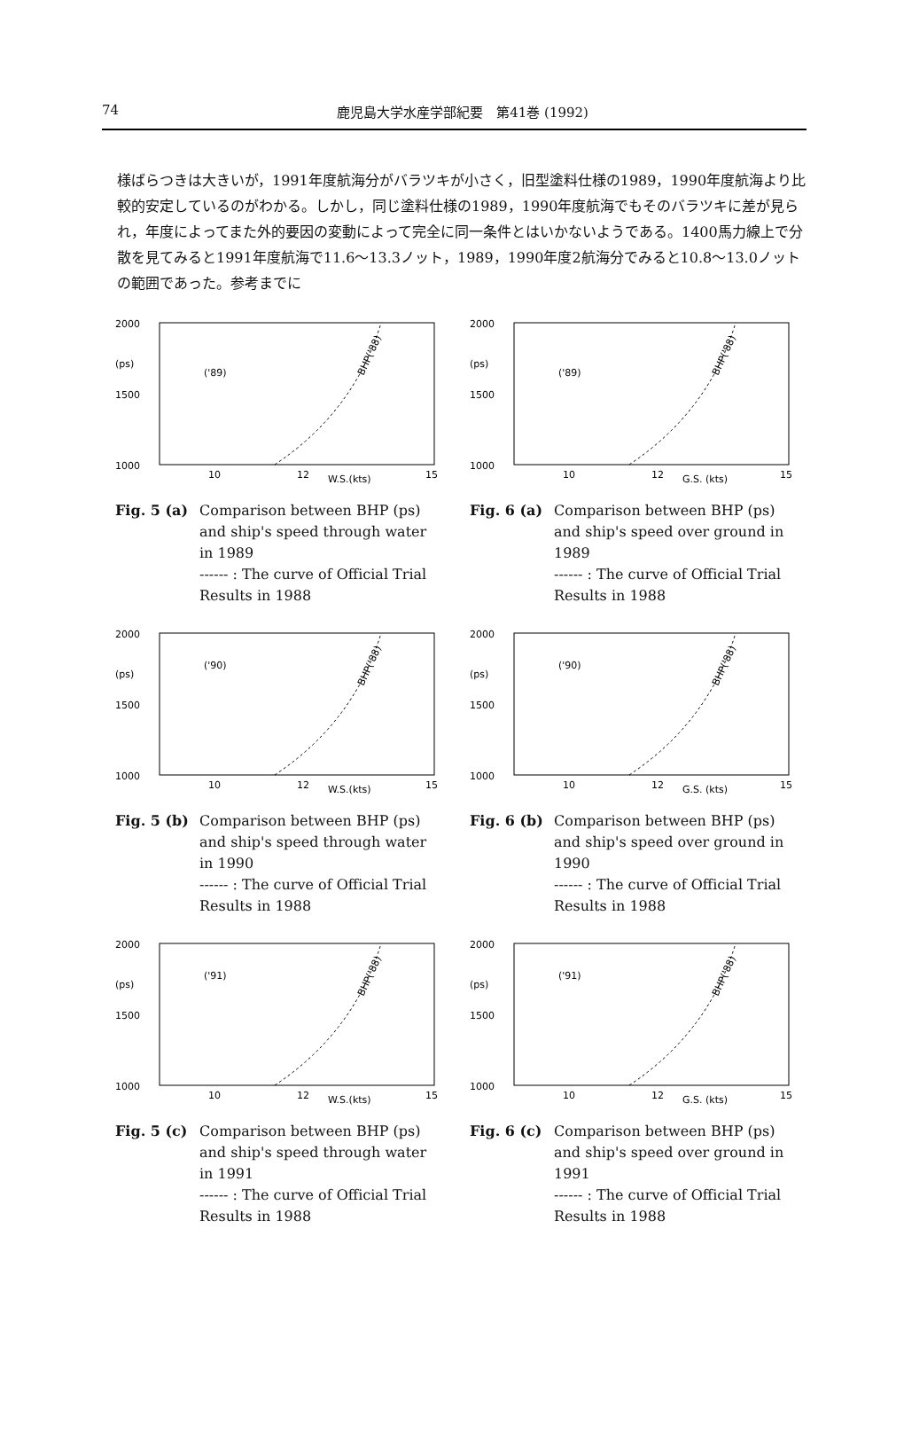74
鹿児島大学水産学部紀要　第41巻 (1992)
様ばらつきは大きいが，1991年度航海分がバラツキが小さく，旧型塗料仕様の1989，1990年度航海より比較的安定しているのがわかる。しかし，同じ塗料仕様の1989，1990年度航海でもそのバラツキに差が見られ，年度によってまた外的要因の変動によって完全に同一条件とはいかないようである。1400馬力線上で分散を見てみると1991年度航海で11.6～13.3ノット，1989，1990年度2航海分でみると10.8～13.0ノットの範囲であった。参考までに
2000
(ps)
1500
1000
('89)
BHP('88)
10
12
W.S.(kts)
15
Fig. 5 (a)
Comparison between BHP (ps) and ship's speed through water in 1989
------ : The curve of Official Trial Results in 1988
2000
(ps)
1500
1000
('89)
BHP('88)
10
12
G.S. (kts)
15
Fig. 6 (a)
Comparison between BHP (ps) and ship's speed over ground in 1989
------ : The curve of Official Trial Results in 1988
2000
(ps)
1500
1000
('90)
BHP('88)
10
12
W.S.(kts)
15
Fig. 5 (b)
Comparison between BHP (ps) and ship's speed through water in 1990
------ : The curve of Official Trial Results in 1988
2000
(ps)
1500
1000
('90)
BHP('88)
10
12
G.S. (kts)
15
Fig. 6 (b)
Comparison between BHP (ps) and ship's speed over ground in 1990
------ : The curve of Official Trial Results in 1988
2000
(ps)
1500
1000
('91)
BHP('88)
10
12
W.S.(kts)
15
Fig. 5 (c)
Comparison between BHP (ps) and ship's speed through water in 1991
------ : The curve of Official Trial Results in 1988
2000
(ps)
1500
1000
('91)
BHP('88)
10
12
G.S. (kts)
15
Fig. 6 (c)
Comparison between BHP (ps) and ship's speed over ground in 1991
------ : The curve of Official Trial Results in 1988